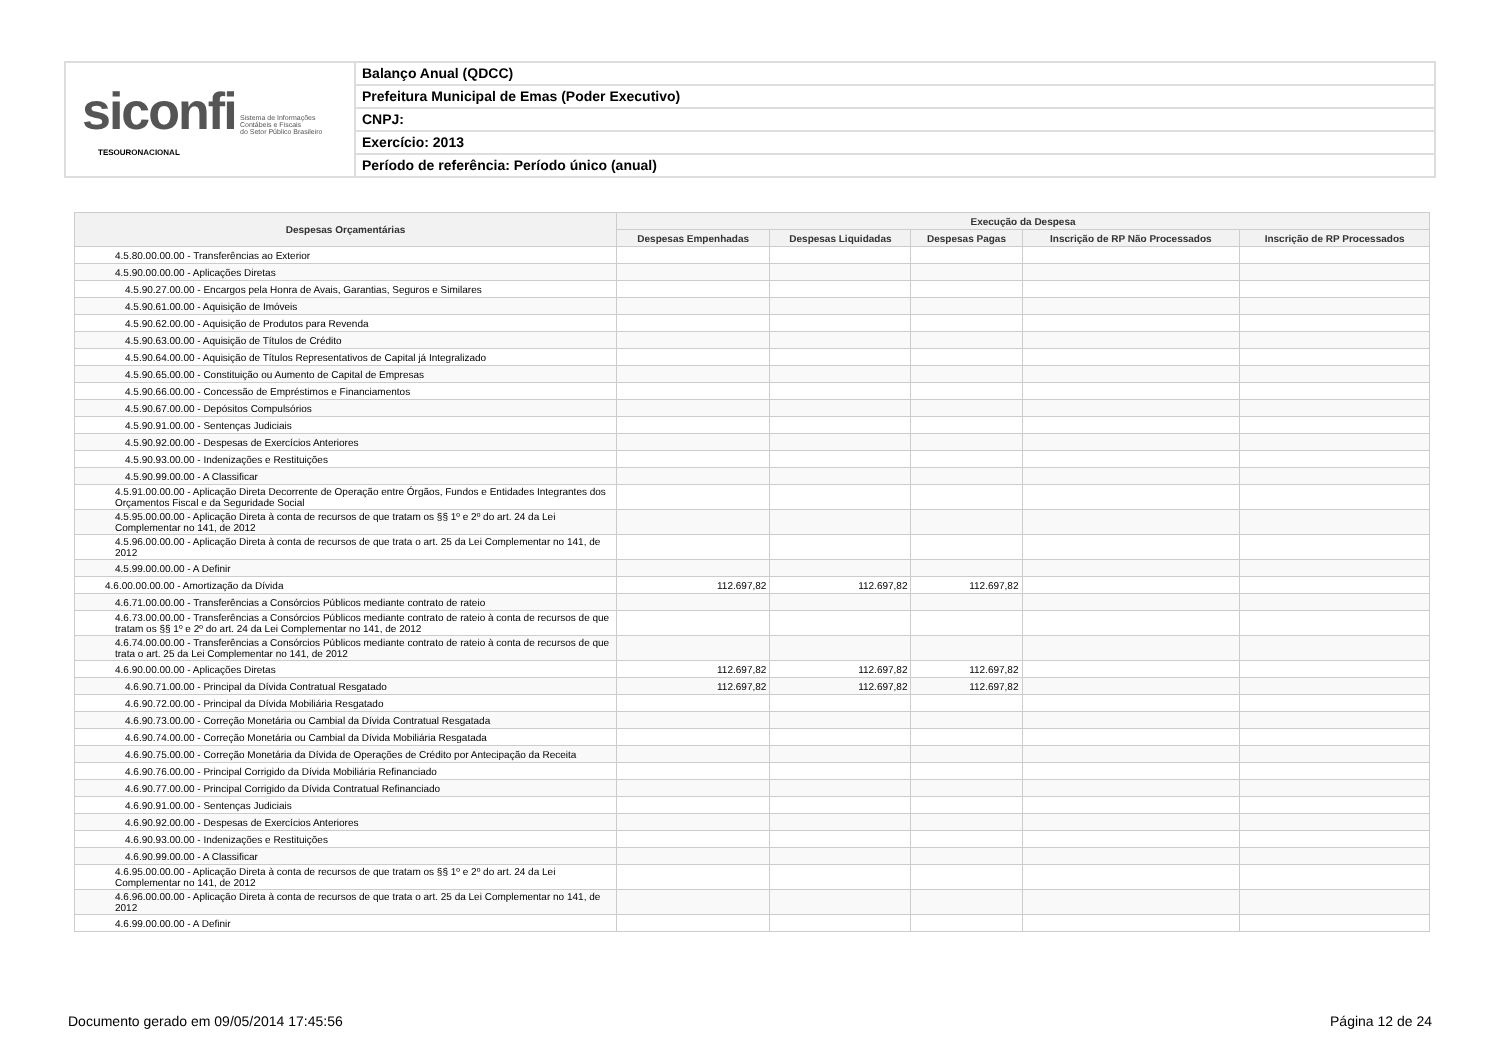siconfi Sistema de Informações
Contábeis e Fiscais
do Setor Público Brasileiro
TESOURONACIONAL
Balanço Anual (QDCC)
Prefeitura Municipal de Emas (Poder Executivo)
CNPJ:
Exercício: 2013
Período de referência: Período único (anual)
| Despesas Orçamentárias | Execução da Despesa | | | | |
| --- | --- | --- | --- | --- | --- |
| | Despesas Empenhadas | Despesas Liquidadas | Despesas Pagas | Inscrição de RP Não Processados | Inscrição de RP Processados |
| 4.5.80.00.00.00 - Transferências ao Exterior | | | | | |
| 4.5.90.00.00.00 - Aplicações Diretas | | | | | |
| 4.5.90.27.00.00 - Encargos pela Honra de Avais, Garantias, Seguros e Similares | | | | | |
| 4.5.90.61.00.00 - Aquisição de Imóveis | | | | | |
| 4.5.90.62.00.00 - Aquisição de Produtos para Revenda | | | | | |
| 4.5.90.63.00.00 - Aquisição de Títulos de Crédito | | | | | |
| 4.5.90.64.00.00 - Aquisição de Títulos Representativos de Capital já Integralizado | | | | | |
| 4.5.90.65.00.00 - Constituição ou Aumento de Capital de Empresas | | | | | |
| 4.5.90.66.00.00 - Concessão de Empréstimos e Financiamentos | | | | | |
| 4.5.90.67.00.00 - Depósitos Compulsórios | | | | | |
| 4.5.90.91.00.00 - Sentenças Judiciais | | | | | |
| 4.5.90.92.00.00 - Despesas de Exercícios Anteriores | | | | | |
| 4.5.90.93.00.00 - Indenizações e Restituições | | | | | |
| 4.5.90.99.00.00 - A Classificar | | | | | |
| 4.5.91.00.00.00 - Aplicação Direta Decorrente de Operação entre Órgãos, Fundos e Entidades Integrantes dos Orçamentos Fiscal e da Seguridade Social | | | | | |
| 4.5.95.00.00.00 - Aplicação Direta à conta de recursos de que tratam os §§ 1º e 2º do art. 24 da Lei Complementar no 141, de 2012 | | | | | |
| 4.5.96.00.00.00 - Aplicação Direta à conta de recursos de que trata o art. 25 da Lei Complementar no 141, de 2012 | | | | | |
| 4.5.99.00.00.00 - A Definir | | | | | |
| 4.6.00.00.00.00 - Amortização da Dívida | 112.697,82 | 112.697,82 | 112.697,82 | | |
| 4.6.71.00.00.00 - Transferências a Consórcios Públicos mediante contrato de rateio | | | | | |
| 4.6.73.00.00.00 - Transferências a Consórcios Públicos mediante contrato de rateio à conta de recursos de que tratam os §§ 1º e 2º do art. 24 da Lei Complementar no 141, de 2012 | | | | | |
| 4.6.74.00.00.00 - Transferências a Consórcios Públicos mediante contrato de rateio à conta de recursos de que trata o art. 25 da Lei Complementar no 141, de 2012 | | | | | |
| 4.6.90.00.00.00 - Aplicações Diretas | 112.697,82 | 112.697,82 | 112.697,82 | | |
| 4.6.90.71.00.00 - Principal da Dívida Contratual Resgatado | 112.697,82 | 112.697,82 | 112.697,82 | | |
| 4.6.90.72.00.00 - Principal da Dívida Mobiliária Resgatado | | | | | |
| 4.6.90.73.00.00 - Correção Monetária ou Cambial da Dívida Contratual Resgatada | | | | | |
| 4.6.90.74.00.00 - Correção Monetária ou Cambial da Dívida Mobiliária Resgatada | | | | | |
| 4.6.90.75.00.00 - Correção Monetária da Dívida de Operações de Crédito por Antecipação da Receita | | | | | |
| 4.6.90.76.00.00 - Principal Corrigido da Dívida Mobiliária Refinanciado | | | | | |
| 4.6.90.77.00.00 - Principal Corrigido da Dívida Contratual Refinanciado | | | | | |
| 4.6.90.91.00.00 - Sentenças Judiciais | | | | | |
| 4.6.90.92.00.00 - Despesas de Exercícios Anteriores | | | | | |
| 4.6.90.93.00.00 - Indenizações e Restituições | | | | | |
| 4.6.90.99.00.00 - A Classificar | | | | | |
| 4.6.95.00.00.00 - Aplicação Direta à conta de recursos de que tratam os §§ 1º e 2º do art. 24 da Lei Complementar no 141, de 2012 | | | | | |
| 4.6.96.00.00.00 - Aplicação Direta à conta de recursos de que trata o art. 25 da Lei Complementar no 141, de 2012 | | | | | |
| 4.6.99.00.00.00 - A Definir | | | | | |
Documento gerado em 09/05/2014 17:45:56 Página 12 de 24